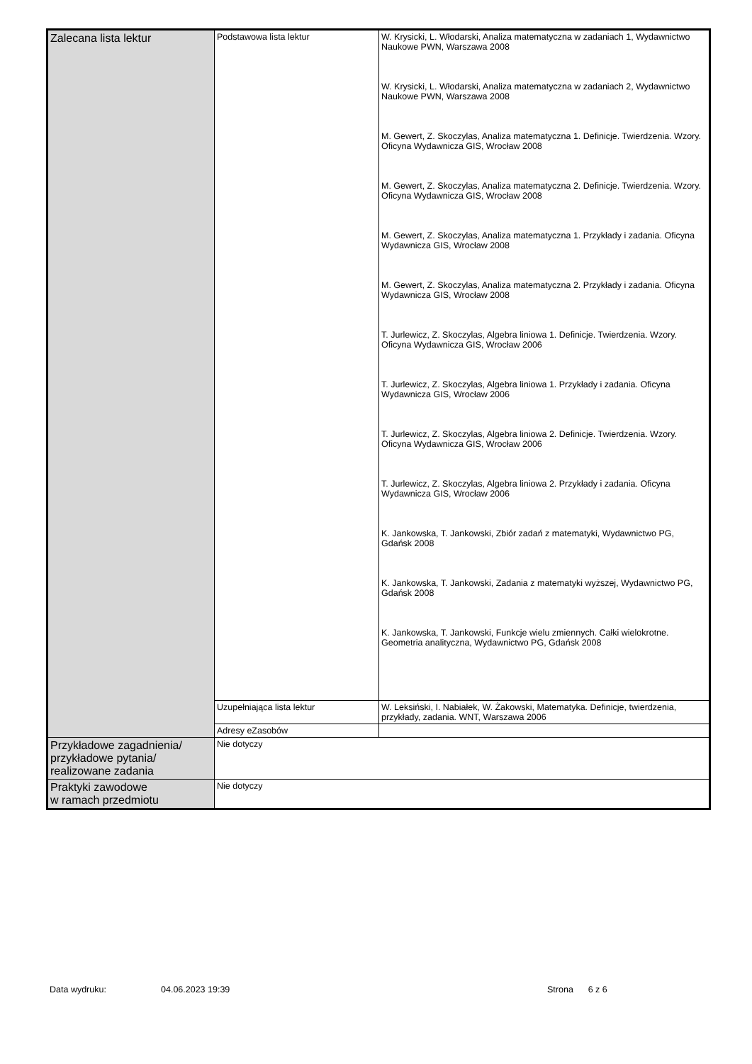| Zalecana lista lektur | Podstawowa lista lektur | W. Krysicki, L. Włodarski, Analiza matematyczna w zadaniach 1, Wydawnictwo Naukowe PWN, Warszawa 2008 W. Krysicki, L. Włodarski, Analiza matematyczna w zadaniach 2, Wydawnictwo Naukowe PWN, Warszawa 2008 M. Gewert, Z. Skoczylas, Analiza matematyczna 1. Definicje. Twierdzenia. Wzory. Oficyna Wydawnicza GIS, Wrocław 2008 M. Gewert, Z. Skoczylas, Analiza matematyczna 2. Definicje. Twierdzenia. Wzory. Oficyna Wydawnicza GIS, Wrocław 2008 M. Gewert, Z. Skoczylas, Analiza matematyczna 1. Przykłady i zadania. Oficyna Wydawnicza GIS, Wrocław 2008 M. Gewert, Z. Skoczylas, Analiza matematyczna 2. Przykłady i zadania. Oficyna Wydawnicza GIS, Wrocław 2008 T. Jurlewicz, Z. Skoczylas, Algebra liniowa 1. Definicje. Twierdzenia. Wzory. Oficyna Wydawnicza GIS, Wrocław 2006 T. Jurlewicz, Z. Skoczylas, Algebra liniowa 1. Przykłady i zadania. Oficyna Wydawnicza GIS, Wrocław 2006 T. Jurlewicz, Z. Skoczylas, Algebra liniowa 2. Definicje. Twierdzenia. Wzory. Oficyna Wydawnicza GIS, Wrocław 2006 T. Jurlewicz, Z. Skoczylas, Algebra liniowa 2. Przykłady i zadania. Oficyna Wydawnicza GIS, Wrocław 2006 K. Jankowska, T. Jankowski, Zbiór zadań z matematyki, Wydawnictwo PG, Gdańsk 2008 K. Jankowska, T. Jankowski, Zadania z matematyki wyższej, Wydawnictwo PG, Gdańsk 2008 K. Jankowska, T. Jankowski, Funkcje wielu zmiennych. Całki wielokrotne. Geometria analityczna, Wydawnictwo PG, Gdańsk 2008 |
| | Uzupełniająca lista lektur | W. Leksiński, I. Nabiałek, W. Żakowski, Matematyka. Definicje, twierdzenia, przykłady, zadania. WNT, Warszawa 2006 |
| | Adresy eZasobów | |
| Przykładowe zagadnienia/ przykładowe pytania/ realizowane zadania | Nie dotyczy | |
| Praktyki zawodowe w ramach przedmiotu | Nie dotyczy | |
Data wydruku: 04.06.2023 19:39 Strona 6 z 6